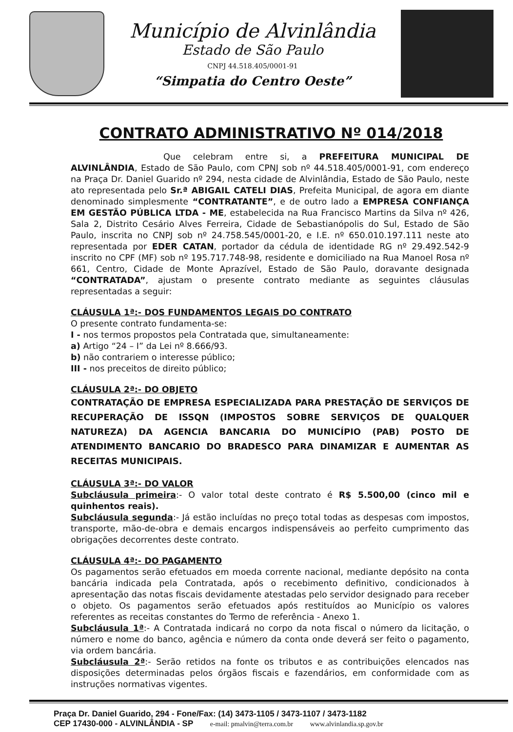Município de Alvinlândia
Estado de São Paulo
CNPJ 44.518.405/0001-91
“Simpatia do Centro Oeste”
CONTRATO ADMINISTRATIVO Nº 014/2018
Que celebram entre si, a PREFEITURA MUNICIPAL DE ALVINLÂNDIA, Estado de São Paulo, com CPNJ sob nº 44.518.405/0001-91, com endereço na Praça Dr. Daniel Guarido nº 294, nesta cidade de Alvinlândia, Estado de São Paulo, neste ato representada pelo Sr.ª ABIGAIL CATELI DIAS, Prefeita Municipal, de agora em diante denominado simplesmente “CONTRATANTE”, e de outro lado a EMPRESA CONFIANÇA EM GESTÃO PÚBLICA LTDA - ME, estabelecida na Rua Francisco Martins da Silva nº 426, Sala 2, Distrito Cesário Alves Ferreira, Cidade de Sebastianópolis do Sul, Estado de São Paulo, inscrita no CNPJ sob nº 24.758.545/0001-20, e I.E. nº 650.010.197.111 neste ato representada por EDER CATAN, portador da cédula de identidade RG nº 29.492.542-9 inscrito no CPF (MF) sob nº 195.717.748-98, residente e domiciliado na Rua Manoel Rosa nº 661, Centro, Cidade de Monte Aprazível, Estado de São Paulo, doravante designada “CONTRATADA”, ajustam o presente contrato mediante as seguintes cláusulas representadas a seguir:
CLÁUSULA 1ª:- DOS FUNDAMENTOS LEGAIS DO CONTRATO
O presente contrato fundamenta-se:
I - nos termos propostos pela Contratada que, simultaneamente:
a) Artigo “24 – I” da Lei nº 8.666/93.
b) não contrariem o interesse público;
III - nos preceitos de direito público;
CLÁUSULA 2ª:- DO OBJETO
CONTRATAÇÃO DE EMPRESA ESPECIALIZADA PARA PRESTAÇÃO DE SERVIÇOS DE RECUPERAÇÃO DE ISSQN (IMPOSTOS SOBRE SERVIÇOS DE QUALQUER NATUREZA) DA AGENCIA BANCARIA DO MUNICÍPIO (PAB) POSTO DE ATENDIMENTO BANCARIO DO BRADESCO PARA DINAMIZAR E AUMENTAR AS RECEITAS MUNICIPAIS.
CLÁUSULA 3ª:- DO VALOR
Subcláusula primeira:- O valor total deste contrato é R$ 5.500,00 (cinco mil e quinhentos reais).
Subcláusula segunda:- Já estão incluídas no preço total todas as despesas com impostos, transporte, mão-de-obra e demais encargos indispensáveis ao perfeito cumprimento das obrigações decorrentes deste contrato.
CLÁUSULA 4ª:- DO PAGAMENTO
Os pagamentos serão efetuados em moeda corrente nacional, mediante depósito na conta bancária indicada pela Contratada, após o recebimento definitivo, condicionados à apresentação das notas fiscais devidamente atestadas pelo servidor designado para receber o objeto. Os pagamentos serão efetuados após restituídos ao Município os valores referentes as receitas constantes do Termo de referência - Anexo 1.
Subcláusula 1ª:- A Contratada indicará no corpo da nota fiscal o número da licitação, o número e nome do banco, agência e número da conta onde deverá ser feito o pagamento, via ordem bancária.
Subcláusula 2ª:- Serão retidos na fonte os tributos e as contribuições elencados nas disposições determinadas pelos órgãos fiscais e fazendários, em conformidade com as instruções normativas vigentes.
Praça Dr. Daniel Guarido, 294 - Fone/Fax: (14) 3473-1105 / 3473-1107 / 3473-1182
CEP 17430-000 - ALVINLÂNDIA - SP e-mail: pmalvin@terra.com.br www.alvinlandia.sp.gov.br